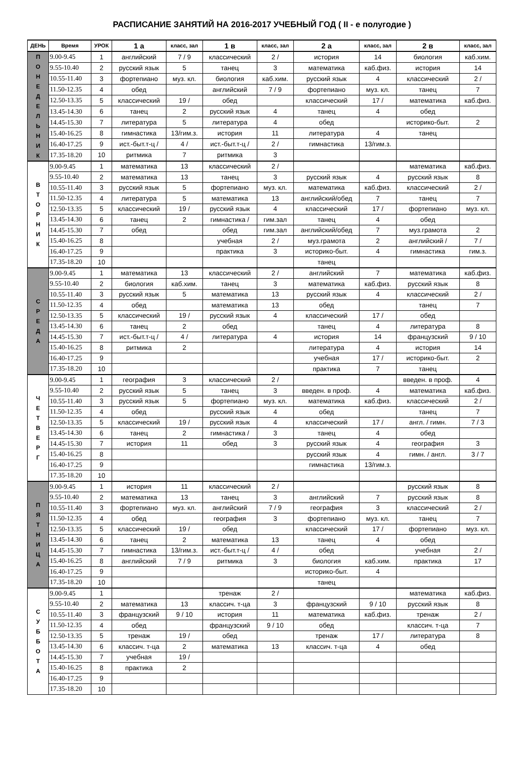РАСПИСАНИЕ ЗАНЯТИЙ НА 2016-2017 УЧЕБНЫЙ ГОД ( II - е полугодие )
| ДЕНЬ | Время | УРОК | 1 а | класс, зал | 1 в | класс, зал | 2 а | класс, зал | 2 в | класс, зал |
| --- | --- | --- | --- | --- | --- | --- | --- | --- | --- | --- |
| П О Н Е Д Е Л Ь Н И К | 9.00-9.45 | 1 | английский | 7 / 9 | классический | 2 / | история | 14 | биология | каб.хим. |
| | 9.55-10.40 | 2 | русский язык | 5 | танец | 3 | математика | каб.физ. | история | 14 |
| | 10.55-11.40 | 3 | фортепиано | муз. кл. | биология | каб.хим. | русский язык | 4 | классический | 2 / |
| | 11.50-12.35 | 4 | обед | | английский | 7 / 9 | фортепиано | муз. кл. | танец | 7 |
| | 12.50-13.35 | 5 | классический | 19 / | обед | | классический | 17 / | математика | каб.физ. |
| | 13.45-14.30 | 6 | танец | 2 | русский язык | 4 | танец | 4 | обед | |
| | 14.45-15.30 | 7 | литература | 5 | литература | 4 | обед | | историко-быт. | 2 |
| | 15.40-16.25 | 8 | гимнастика | 13/гим.з. | история | 11 | литература | 4 | танец | |
| | 16.40-17.25 | 9 | ист.-быт.т-ц / | 4 / | ист.-быт.т-ц / | 2 / | гимнастика | 13/гим.з. | | |
| | 17.35-18.20 | 10 | ритмика | 7 | ритмика | 3 | | | | |
| В Т О Р Н И К | 9.00-9.45 | 1 | математика | 13 | классический | 2 / | | | математика | каб.физ. |
| | 9.55-10.40 | 2 | математика | 13 | танец | 3 | русский язык | 4 | русский язык | 8 |
| | 10.55-11.40 | 3 | русский язык | 5 | фортепиано | муз. кл. | математика | каб.физ. | классический | 2 / |
| | 11.50-12.35 | 4 | литература | 5 | математика | 13 | английский/обед | 7 | танец | 7 |
| | 12.50-13.35 | 5 | классический | 19 / | русский язык | 4 | классический | 17 / | фортепиано | муз. кл. |
| | 13.45-14.30 | 6 | танец | 2 | гимнастика / | гим.зал | танец | 4 | обед | |
| | 14.45-15.30 | 7 | обед | | обед | гим.зал | английский/обед | 7 | муз.грамота | 2 |
| | 15.40-16.25 | 8 | | | учебная | 2 / | муз.грамота | 2 | английский / | 7 / |
| | 16.40-17.25 | 9 | | | практика | 3 | историко-быт. | 4 | гимнастика | гим.з. |
| | 17.35-18.20 | 10 | | | | | танец | | | |
| С Р Е Д А | 9.00-9.45 | 1 | математика | 13 | классический | 2 / | английский | 7 | математика | каб.физ. |
| | 9.55-10.40 | 2 | биология | каб.хим. | танец | 3 | математика | каб.физ. | русский язык | 8 |
| | 10.55-11.40 | 3 | русский язык | 5 | математика | 13 | русский язык | 4 | классический | 2 / |
| | 11.50-12.35 | 4 | обед | | математика | 13 | обед | | танец | 7 |
| | 12.50-13.35 | 5 | классический | 19 / | русский язык | 4 | классический | 17 / | обед | |
| | 13.45-14.30 | 6 | танец | 2 | обед | | танец | 4 | литература | 8 |
| | 14.45-15.30 | 7 | ист.-быт.т-ц / | 4 / | литература | 4 | история | 14 | французский | 9 / 10 |
| | 15.40-16.25 | 8 | ритмика | 2 | | | литература | 4 | история | 14 |
| | 16.40-17.25 | 9 | | | | | учебная | 17 / | историко-быт. | 2 |
| | 17.35-18.20 | 10 | | | | | практика | 7 | танец | |
| Ч Е Т В Е Р Г | 9.00-9.45 | 1 | география | 3 | классический | 2 / | | | введен. в проф. | 4 |
| | 9.55-10.40 | 2 | русский язык | 5 | танец | 3 | введен. в проф. | 4 | математика | каб.физ. |
| | 10.55-11.40 | 3 | русский язык | 5 | фортепиано | муз. кл. | математика | каб.физ. | классический | 2 / |
| | 11.50-12.35 | 4 | обед | | русский язык | 4 | обед | | танец | 7 |
| | 12.50-13.35 | 5 | классический | 19 / | русский язык | 4 | классический | 17 / | англ. / гимн. | 7 / 3 |
| | 13.45-14.30 | 6 | танец | 2 | гимнастика / | 3 | танец | 4 | обед | |
| | 14.45-15.30 | 7 | история | 11 | обед | 3 | русский язык | 4 | география | 3 |
| | 15.40-16.25 | 8 | | | | | русский язык | 4 | гимн. / англ. | 3 / 7 |
| | 16.40-17.25 | 9 | | | | | гимнастика | 13/гим.з. | | |
| | 17.35-18.20 | 10 | | | | | | | | |
| П Я Т Н И Ц А | 9.00-9.45 | 1 | история | 11 | классический | 2 / | | | русский язык | 8 |
| | 9.55-10.40 | 2 | математика | 13 | танец | 3 | английский | 7 | русский язык | 8 |
| | 10.55-11.40 | 3 | фортепиано | муз. кл. | английский | 7 / 9 | география | 3 | классический | 2 / |
| | 11.50-12.35 | 4 | обед | | география | 3 | фортепиано | муз. кл. | танец | 7 |
| | 12.50-13.35 | 5 | классический | 19 / | обед | | классический | 17 / | фортепиано | муз. кл. |
| | 13.45-14.30 | 6 | танец | 2 | математика | 13 | танец | 4 | обед | |
| | 14.45-15.30 | 7 | гимнастика | 13/гим.з. | ист.-быт.т-ц / | 4 / | обед | | учебная | 2 / |
| | 15.40-16.25 | 8 | английский | 7 / 9 | ритмика | 3 | биология | каб.хим. | практика | 17 |
| | 16.40-17.25 | 9 | | | | | историко-быт. | 4 | | |
| | 17.35-18.20 | 10 | | | | | танец | | | |
| С У Б Б О Т А | 9.00-9.45 | 1 | | | тренаж | 2 / | | | математика | каб.физ. |
| | 9.55-10.40 | 2 | математика | 13 | классич. т-ца | 3 | французский | 9 / 10 | русский язык | 8 |
| | 10.55-11.40 | 3 | французский | 9 / 10 | история | 11 | математика | каб.физ. | тренаж | 2 / |
| | 11.50-12.35 | 4 | обед | | французский | 9 / 10 | обед | | классич. т-ца | 7 |
| | 12.50-13.35 | 5 | тренаж | 19 / | обед | | тренаж | 17 / | литература | 8 |
| | 13.45-14.30 | 6 | классич. т-ца | 2 | математика | 13 | классич. т-ца | 4 | обед | |
| | 14.45-15.30 | 7 | учебная | 19 / | | | | | | |
| | 15.40-16.25 | 8 | практика | 2 | | | | | | |
| | 16.40-17.25 | 9 | | | | | | | | |
| | 17.35-18.20 | 10 | | | | | | | | |